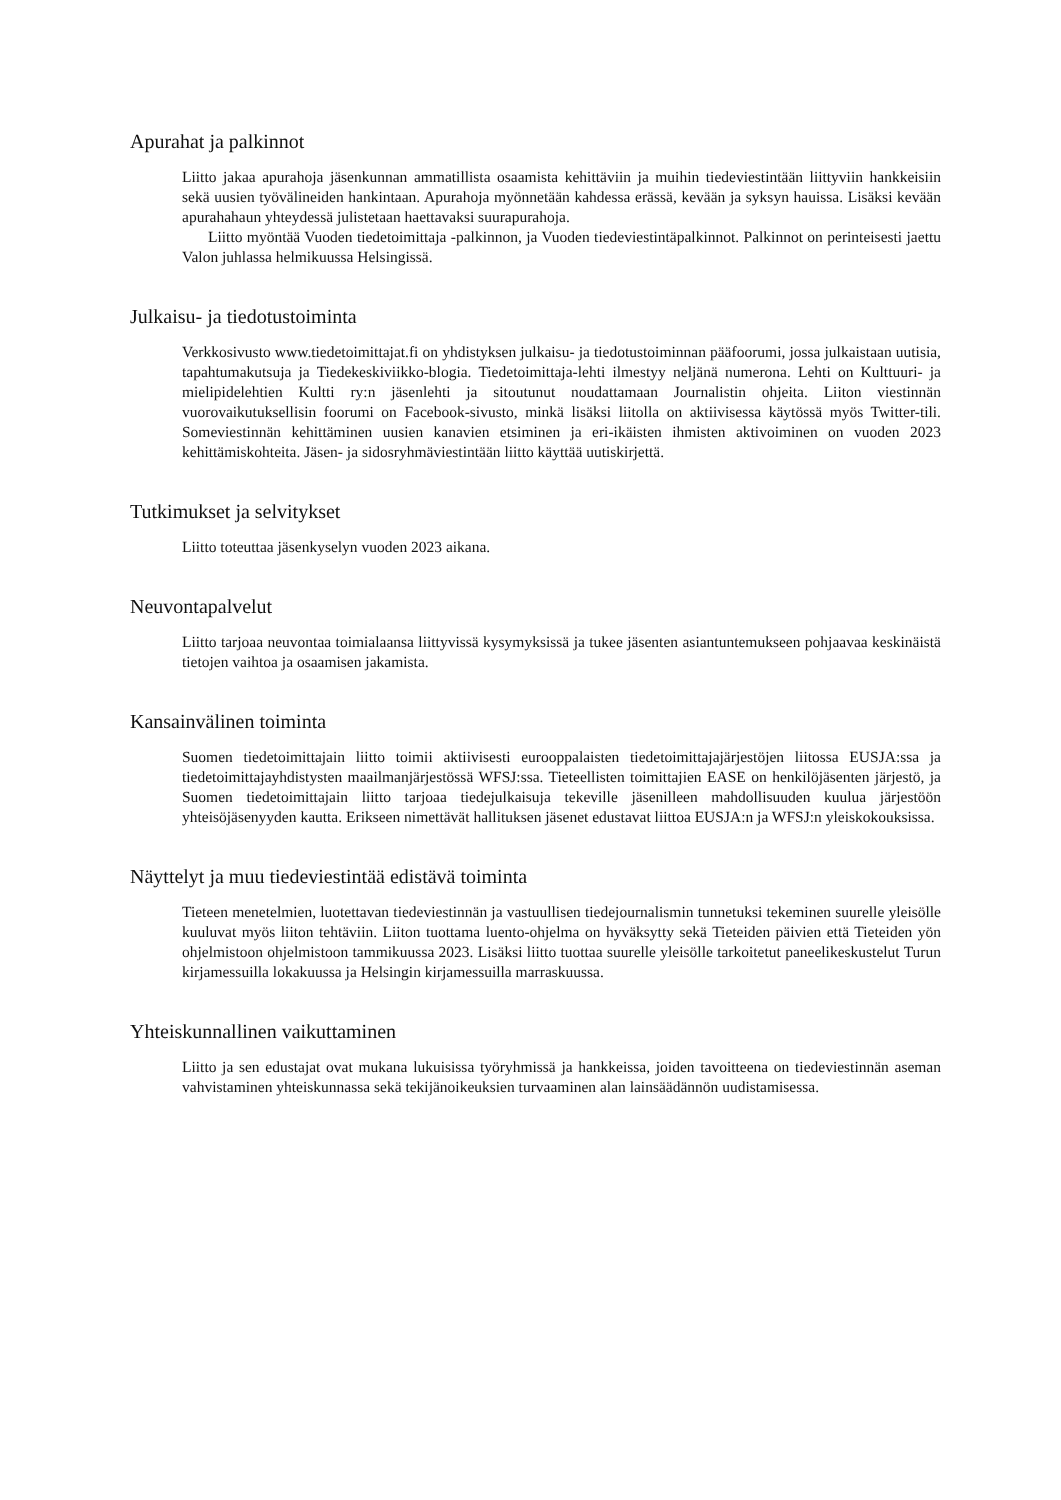Apurahat ja palkinnot
Liitto jakaa apurahoja jäsenkunnan ammatillista osaamista kehittäviin ja muihin tiedeviestintään liittyviin hankkeisiin sekä uusien työvälineiden hankintaan. Apurahoja myönnetään kahdessa erässä, kevään ja syksyn hauissa. Lisäksi kevään apurahahaun yhteydessä julistetaan haettavaksi suurapurahoja.
Liitto myöntää Vuoden tiedetoimittaja -palkinnon, ja Vuoden tiedeviestintäpalkinnot. Palkinnot on perinteisesti jaettu Valon juhlassa helmikuussa Helsingissä.
Julkaisu- ja tiedotustoiminta
Verkkosivusto www.tiedetoimittajat.fi on yhdistyksen julkaisu- ja tiedotustoiminnan pääfoorumi, jossa julkaistaan uutisia, tapahtumakutsuja ja Tiedekeskiviikko-blogia. Tiedetoimittaja-lehti ilmestyy neljänä numerona. Lehti on Kulttuuri- ja mielipidelehtien Kultti ry:n jäsenlehti ja sitoutunut noudattamaan Journalistin ohjeita. Liiton viestinnän vuorovaikutuksellisin foorumi on Facebook-sivusto, minkä lisäksi liitolla on aktiivisessa käytössä myös Twitter-tili. Someviestinnän kehittäminen uusien kanavien etsiminen ja eri-ikäisten ihmisten aktivoiminen on vuoden 2023 kehittämiskohteita. Jäsen- ja sidosryhmäviestintään liitto käyttää uutiskirjettä.
Tutkimukset ja selvitykset
Liitto toteuttaa jäsenkyselyn vuoden 2023 aikana.
Neuvontapalvelut
Liitto tarjoaa neuvontaa toimialaansa liittyvissä kysymyksissä ja tukee jäsenten asiantuntemukseen pohjaavaa keskinäistä tietojen vaihtoa ja osaamisen jakamista.
Kansainvälinen toiminta
Suomen tiedetoimittajain liitto toimii aktiivisesti eurooppalaisten tiedetoimittajajärjestöjen liitossa EUSJA:ssa ja tiedetoimittajayhdistysten maailmanjärjestössä WFSJ:ssa. Tieteellisten toimittajien EASE on henkilöjäsenten järjestö, ja Suomen tiedetoimittajain liitto tarjoaa tiedejulkaisuja tekeville jäsenilleen mahdollisuuden kuulua järjestöön yhteisöjäsenyyden kautta. Erikseen nimettävät hallituksen jäsenet edustavat liittoa EUSJA:n ja WFSJ:n yleiskokouksissa.
Näyttelyt ja muu tiedeviestintää edistävä toiminta
Tieteen menetelmien, luotettavan tiedeviestinnän ja vastuullisen tiedejournalismin tunnetuksi tekeminen suurelle yleisölle kuuluvat myös liiton tehtäviin. Liiton tuottama luento-ohjelma on hyväksytty sekä Tieteiden päivien että Tieteiden yön ohjelmistoon ohjelmistoon tammikuussa 2023. Lisäksi liitto tuottaa suurelle yleisölle tarkoitetut paneelikeskustelut Turun kirjamessuilla lokakuussa ja Helsingin kirjamessuilla marraskuussa.
Yhteiskunnallinen vaikuttaminen
Liitto ja sen edustajat ovat mukana lukuisissa työryhmissä ja hankkeissa, joiden tavoitteena on tiedeviestinnän aseman vahvistaminen yhteiskunnassa sekä tekijänoikeuksien turvaaminen alan lainsäädännön uudistamisessa.